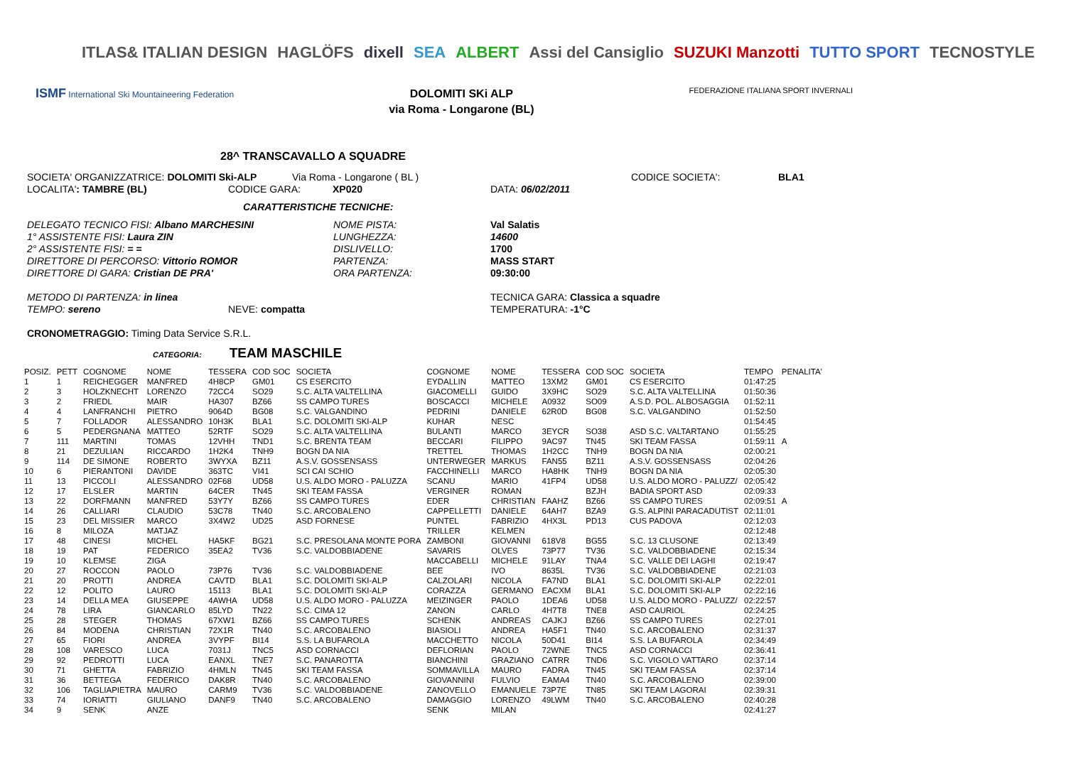ITLAS& ITALIAN DESIGN HAGLÖFS dixell SEA ALBERT Assi del Cansiglio SUZUKI Manzotti TUTTO SPORT TECNOSTYLE
ISMF International Ski Mountaineering Federation
DOLOMITI SKi ALP
via Roma - Longarone (BL)
FEDERAZIONE ITALIANA SPORT INVERNALI
28^ TRANSCAVALLO A SQUADRE
SOCIETA' ORGANIZZATRICE: DOLOMITI Ski-ALP Via Roma - Longarone ( BL ) CODICE SOCIETA': BLA1
LOCALITA': TAMBRE (BL) CODICE GARA: XP020 DATA: 06/02/2011
CARATTERISTICHE TECNICHE:
DELEGATO TECNICO FISI: Albano MARCHESINI NOME PISTA: Val Salatis
1° ASSISTENTE FISI: Laura ZIN LUNGHEZZA: 14600
2° ASSISTENTE FISI: = = DISLIVELLO: 1700
DIRETTORE DI PERCORSO: Vittorio ROMOR PARTENZA: MASS START
DIRETTORE DI GARA: Cristian DE PRA' ORA PARTENZA: 09:30:00
METODO DI PARTENZA: in linea TECNICA GARA: Classica a squadre
TEMPO: sereno NEVE: compatta TEMPERATURA: -1°C
CRONOMETRAGGIO: Timing Data Service S.R.L.
CATEGORIA: TEAM MASCHILE
| POSIZ. | PETT | COGNOME | NOME | TESSERA | COD SOC | SOCIETA | COGNOME | NOME | TESSERA | COD SOC | SOCIETA | TEMPO | PENALITA' |
| --- | --- | --- | --- | --- | --- | --- | --- | --- | --- | --- | --- | --- | --- |
| 1 | 1 | REICHEGGER | MANFRED | 4H8CP | GM01 | CS ESERCITO | EYDALLIN | MATTEO | 13XM2 | GM01 | CS ESERCITO | 01:47:25 | |
| 2 | 3 | HOLZKNECHT | LORENZO | 72CC4 | SO29 | S.C. ALTA VALTELLINA | GIACOMELLI | GUIDO | 3X9HC | SO29 | S.C. ALTA VALTELLINA | 01:50:36 | |
| 3 | 2 | FRIEDL | MAIR | HA307 | BZ66 | SS CAMPO TURES | BOSCACCI | MICHELE | A0932 | SO09 | A.S.D. POL. ALBOSAGGIA | 01:52:11 | |
| 4 | 4 | LANFRANCHI | PIETRO | 9064D | BG08 | S.C. VALGANDINO | PEDRINI | DANIELE | 62R0D | BG08 | S.C. VALGANDINO | 01:52:50 | |
| 5 | 7 | FOLLADOR | ALESSANDRO | 10H3K | BLA1 | S.C. DOLOMITI SKI-ALP | KUHAR | NESC | | | | 01:54:45 | |
| 6 | 5 | PEDERGNANA | MATTEO | 52RTF | SO29 | S.C. ALTA VALTELLINA | BULANTI | MARCO | 3EYCR | SO38 | ASD S.C. VALTARTANO | 01:55:25 | |
| 7 | 111 | MARTINI | TOMAS | 12VHH | TND1 | S.C. BRENTA TEAM | BECCARI | FILIPPO | 9AC97 | TN45 | SKI TEAM FASSA | 01:59:11 | A |
| 8 | 21 | DEZULIAN | RICCARDO | 1H2K4 | TNH9 | BOGN DA NIA | TRETTEL | THOMAS | 1H2CC | TNH9 | BOGN DA NIA | 02:00:21 | |
| 9 | 114 | DE SIMONE | ROBERTO | 3WYXA | BZ11 | A.S.V. GOSSENSASS | UNTERWEGER | MARKUS | FAN55 | BZ11 | A.S.V. GOSSENSASS | 02:04:26 | |
| 10 | 6 | PIERANTONI | DAVIDE | 363TC | VI41 | SCI CAI SCHIO | FACCHINELLI | MARCO | HA8HK | TNH9 | BOGN DA NIA | 02:05:30 | |
| 11 | 13 | PICCOLI | ALESSANDRO | 02F68 | UD58 | U.S. ALDO MORO - PALUZZA | SCANU | MARIO | 41FP4 | UD58 | U.S. ALDO MORO - PALUZZ/ | 02:05:42 | |
| 12 | 17 | ELSLER | MARTIN | 64CER | TN45 | SKI TEAM FASSA | VERGINER | ROMAN | | BZJH | BADIA SPORT ASD | 02:09:33 | |
| 13 | 22 | DORFMANN | MANFRED | 53Y7Y | BZ66 | SS CAMPO TURES | EDER | CHRISTIAN | FAAHZ | BZ66 | SS CAMPO TURES | 02:09:51 | A |
| 14 | 26 | CALLIARI | CLAUDIO | 53C78 | TN40 | S.C. ARCOBALENO | CAPPELLETTI | DANIELE | 64AH7 | BZA9 | G.S. ALPINI PARACADUTIST | 02:11:01 | |
| 15 | 23 | DEL MISSIER | MARCO | 3X4W2 | UD25 | ASD FORNESE | PUNTEL | FABRIZIO | 4HX3L | PD13 | CUS PADOVA | 02:12:03 | |
| 16 | 8 | MILOZA | MATJAZ | | | | TRILLER | KELMEN | | | | 02:12:48 | |
| 17 | 48 | CINESI | MICHEL | HA5KF | BG21 | S.C. PRESOLANA MONTE PORA | ZAMBONI | GIOVANNI | 618V8 | BG55 | S.C. 13 CLUSONE | 02:13:49 | |
| 18 | 19 | PAT | FEDERICO | 35EA2 | TV36 | S.C. VALDOBBIADENE | SAVARIS | OLVES | 73P77 | TV36 | S.C. VALDOBBIADENE | 02:15:34 | |
| 19 | 10 | KLEMSE | ZIGA | | | | MACCABELLI | MICHELE | 91LAY | TNA4 | S.C. VALLE DEI LAGHI | 02:19:47 | |
| 20 | 27 | ROCCON | PAOLO | 73P76 | TV36 | S.C. VALDOBBIADENE | BEE | IVO | 8635L | TV36 | S.C. VALDOBBIADENE | 02:21:03 | |
| 21 | 20 | PROTTI | ANDREA | CAVTD | BLA1 | S.C. DOLOMITI SKI-ALP | CALZOLARI | NICOLA | FA7ND | BLA1 | S.C. DOLOMITI SKI-ALP | 02:22:01 | |
| 22 | 12 | POLITO | LAURO | 15113 | BLA1 | S.C. DOLOMITI SKI-ALP | CORAZZA | GERMANO | EACXM | BLA1 | S.C. DOLOMITI SKI-ALP | 02:22:16 | |
| 23 | 14 | DELLA MEA | GIUSEPPE | 4AWHA | UD58 | U.S. ALDO MORO - PALUZZA | MEIZINGER | PAOLO | 1DEA6 | UD58 | U.S. ALDO MORO - PALUZZ/ | 02:22:57 | |
| 24 | 78 | LIRA | GIANCARLO | 85LYD | TN22 | S.C. CIMA 12 | ZANON | CARLO | 4H7T8 | TNE8 | ASD CAURIOL | 02:24:25 | |
| 25 | 28 | STEGER | THOMAS | 67XW1 | BZ66 | SS CAMPO TURES | SCHENK | ANDREAS | CAJKJ | BZ66 | SS CAMPO TURES | 02:27:01 | |
| 26 | 84 | MODENA | CHRISTIAN | 72X1R | TN40 | S.C. ARCOBALENO | BIASIOLI | ANDREA | HA5F1 | TN40 | S.C. ARCOBALENO | 02:31:37 | |
| 27 | 65 | FIORI | ANDREA | 3VYPF | BI14 | S.S. LA BUFAROLA | MACCHETTO | NICOLA | 50D41 | BI14 | S.S. LA BUFAROLA | 02:34:49 | |
| 28 | 108 | VARESCO | LUCA | 7031J | TNC5 | ASD CORNACCI | DEFLORIAN | PAOLO | 72WNE | TNC5 | ASD CORNACCI | 02:36:41 | |
| 29 | 92 | PEDROTTI | LUCA | EANXL | TNE7 | S.C. PANAROTTA | BIANCHINI | GRAZIANO | CATRR | TND6 | S.C. VIGOLO VATTARO | 02:37:14 | |
| 30 | 71 | GHETTA | FABRIZIO | 4HMLN | TN45 | SKI TEAM FASSA | SOMMAVILLA | MAURO | FADRA | TN45 | SKI TEAM FASSA | 02:37:14 | |
| 31 | 36 | BETTEGA | FEDERICO | DAK8R | TN40 | S.C. ARCOBALENO | GIOVANNINI | FULVIO | EAMA4 | TN40 | S.C. ARCOBALENO | 02:39:00 | |
| 32 | 106 | TAGLIAPIETRA | MAURO | CARM9 | TV36 | S.C. VALDOBBIADENE | ZANOVELLO | EMANUELE | 73P7E | TN85 | SKI TEAM LAGORAI | 02:39:31 | |
| 33 | 74 | IORIATTI | GIULIANO | DANF9 | TN40 | S.C. ARCOBALENO | DAMAGGIO | LORENZO | 49LWM | TN40 | S.C. ARCOBALENO | 02:40:28 | |
| 34 | 9 | SENK | ANZE | | | | SENK | MILAN | | | | 02:41:27 | |